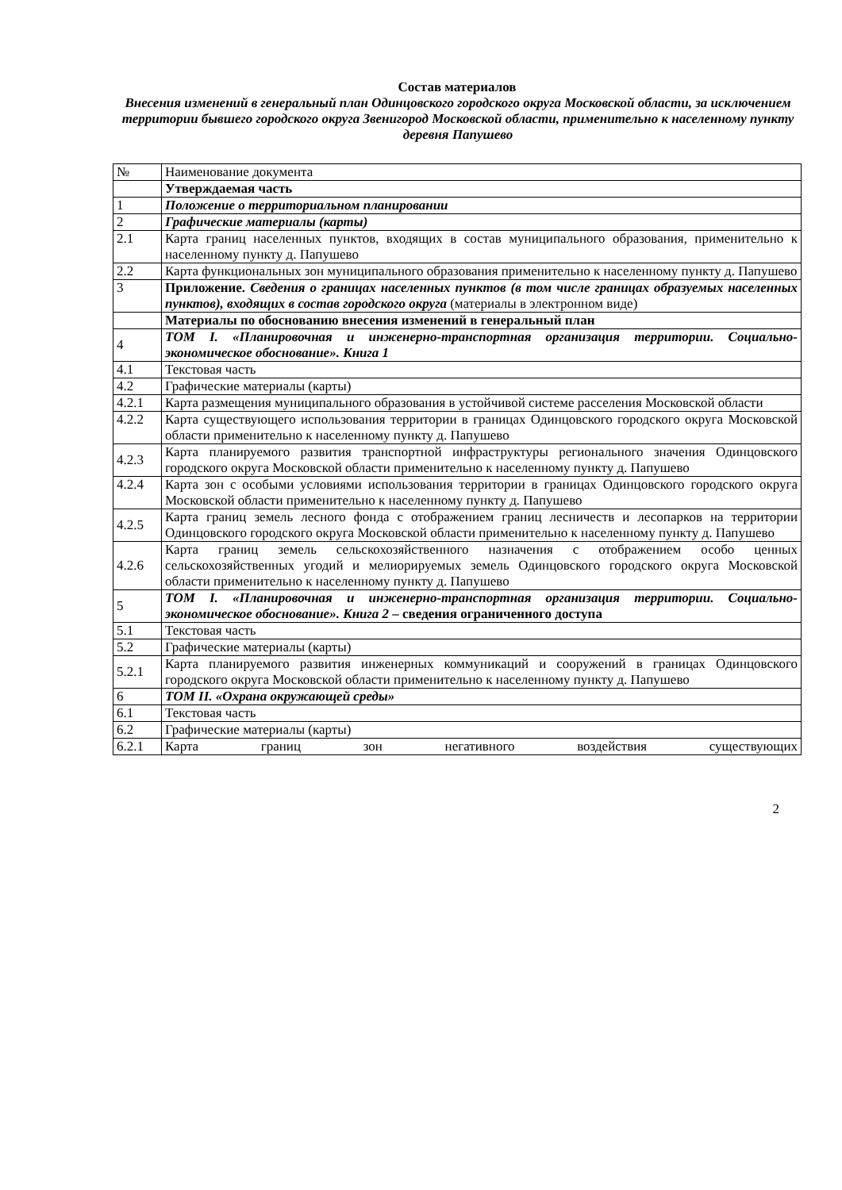Состав материалов
Внесения изменений в генеральный план Одинцовского городского округа Московской области, за исключением территории бывшего городского округа Звенигород Московской области, применительно к населенному пункту деревня Папушево
| № | Наименование документа |
| | Утверждаемая часть |
| 1 | Положение о территориальном планировании |
| 2 | Графические материалы (карты) |
| 2.1 | Карта границ населенных пунктов, входящих в состав муниципального образования, применительно к населенному пункту д. Папушево |
| 2.2 | Карта функциональных зон муниципального образования применительно к населенному пункту д. Папушево |
| 3 | Приложение. Сведения о границах населенных пунктов (в том числе границах образуемых населенных пунктов), входящих в состав городского округа (материалы в электронном виде) |
| | Материалы по обоснованию внесения изменений в генеральный план |
| 4 | ТОМ I. «Планировочная и инженерно-транспортная организация территории. Социально-экономическое обоснование». Книга 1 |
| 4.1 | Текстовая часть |
| 4.2 | Графические материалы (карты) |
| 4.2.1 | Карта размещения муниципального образования в устойчивой системе расселения Московской области |
| 4.2.2 | Карта существующего использования территории в границах Одинцовского городского округа Московской области применительно к населенному пункту д. Папушево |
| 4.2.3 | Карта планируемого развития транспортной инфраструктуры регионального значения Одинцовского городского округа Московской области применительно к населенному пункту д. Папушево |
| 4.2.4 | Карта зон с особыми условиями использования территории в границах Одинцовского городского округа Московской области применительно к населенному пункту д. Папушево |
| 4.2.5 | Карта границ земель лесного фонда с отображением границ лесничеств и лесопарков на территории Одинцовского городского округа Московской области применительно к населенному пункту д. Папушево |
| 4.2.6 | Карта границ земель сельскохозяйственного назначения с отображением особо ценных сельскохозяйственных угодий и мелиорируемых земель Одинцовского городского округа Московской области применительно к населенному пункту д. Папушево |
| 5 | ТОМ I. «Планировочная и инженерно-транспортная организация территории. Социально-экономическое обоснование». Книга 2 – сведения ограниченного доступа |
| 5.1 | Текстовая часть |
| 5.2 | Графические материалы (карты) |
| 5.2.1 | Карта планируемого развития инженерных коммуникаций и сооружений в границах Одинцовского городского округа Московской области применительно к населенному пункту д. Папушево |
| 6 | ТОМ II. «Охрана окружающей среды» |
| 6.1 | Текстовая часть |
| 6.2 | Графические материалы (карты) |
| 6.2.1 | Карта границ зон негативного воздействия существующих |
2